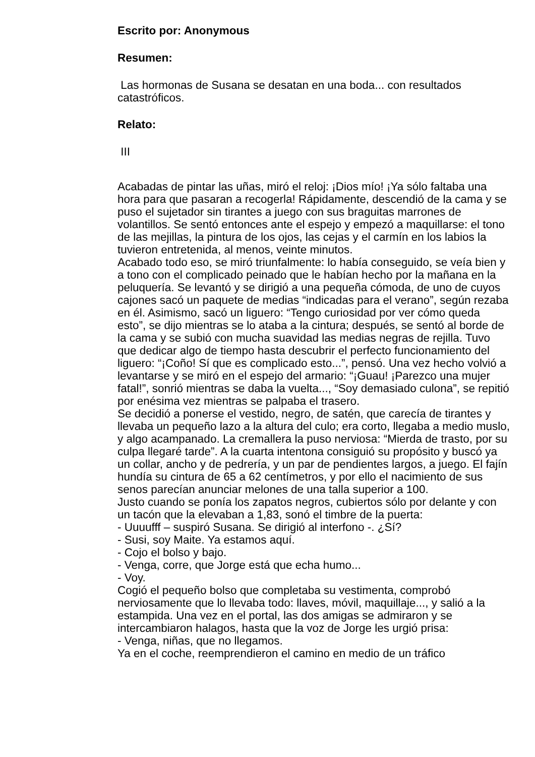Escrito por: Anonymous
Resumen:
Las hormonas de Susana se desatan en una boda... con resultados catastróficos.
Relato:
III
Acabadas de pintar las uñas, miró el reloj: ¡Dios mío! ¡Ya sólo faltaba una hora para que pasaran a recogerla! Rápidamente, descendió de la cama y se puso el sujetador sin tirantes a juego con sus braguitas marrones de volantillos. Se sentó entonces ante el espejo y empezó a maquillarse: el tono de las mejillas, la pintura de los ojos, las cejas y el carmín en los labios la tuvieron entretenida, al menos, veinte minutos.
Acabado todo eso, se miró triunfalmente: lo había conseguido, se veía bien y a tono con el complicado peinado que le habían hecho por la mañana en la peluquería. Se levantó y se dirigió a una pequeña cómoda, de uno de cuyos cajones sacó un paquete de medias “indicadas para el verano”, según rezaba en él. Asimismo, sacó un liguero: “Tengo curiosidad por ver cómo queda esto”, se dijo mientras se lo ataba a la cintura; después, se sentó al borde de la cama y se subió con mucha suavidad las medias negras de rejilla. Tuvo que dedicar algo de tiempo hasta descubrir el perfecto funcionamiento del liguero: “¡Coño! Sí que es complicado esto...”, pensó. Una vez hecho volvió a levantarse y se miró en el espejo del armario: “¡Guau! ¡Parezco una mujer fatal!”, sonrió mientras se daba la vuelta..., “Soy demasiado culona”, se repitió por enésima vez mientras se palpaba el trasero.
Se decidió a ponerse el vestido, negro, de satén, que carecía de tirantes y llevaba un pequeño lazo a la altura del culo; era corto, llegaba a medio muslo, y algo acampanado. La cremallera la puso nerviosa: “Mierda de trasto, por su culpa llegaré tarde”. A la cuarta intentona consiguió su propósito y buscó ya un collar, ancho y de pedrería, y un par de pendientes largos, a juego. El fajín hundía su cintura de 65 a 62 centímetros, y por ello el nacimiento de sus senos parecían anunciar melones de una talla superior a 100.
Justo cuando se ponía los zapatos negros, cubiertos sólo por delante y con un tacón que la elevaban a 1,83, sonó el timbre de la puerta:
- Uuuufff – suspiró Susana. Se dirigió al interfono -. ¿Sí?
- Susi, soy Maite. Ya estamos aquí.
- Cojo el bolso y bajo.
- Venga, corre, que Jorge está que echa humo...
- Voy.
Cogió el pequeño bolso que completaba su vestimenta, comprobó nerviosamente que lo llevaba todo: llaves, móvil, maquillaje..., y salió a la estampida. Una vez en el portal, las dos amigas se admiraron y se intercambiaron halagos, hasta que la voz de Jorge les urgió prisa:
- Venga, niñas, que no llegamos.
Ya en el coche, reemprendieron el camino en medio de un tráfico